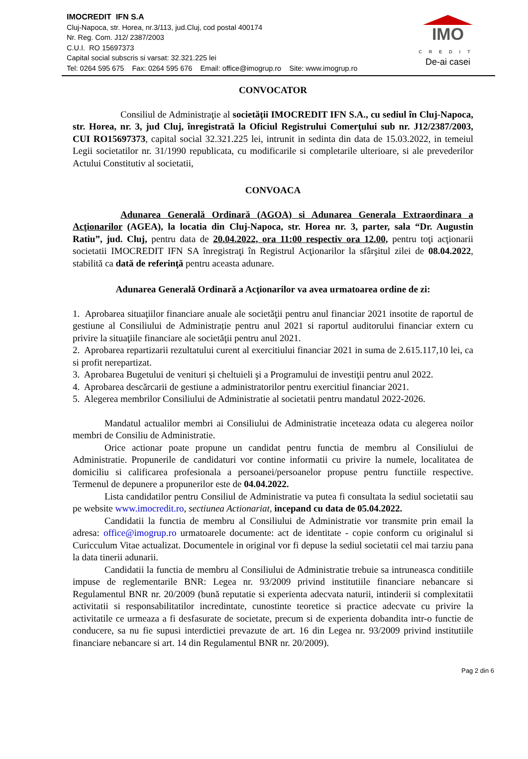IMO
CREDIT
De-ai casei
IMOCREDIT IFN S.A
Cluj-Napoca, str. Horea, nr.3/113, jud.Cluj, cod postal 400174
Nr. Reg. Com. J12/ 2387/2003
C.U.I. RO 15697373
Capital social subscris si varsat: 32.321.225 lei
Tel: 0264 595 675 Fax: 0264 595 676 Email: office@imogrup.ro Site: www.imogrup.ro
CONVOCATOR
Consiliul de Administraţie al societăţii IMOCREDIT IFN S.A., cu sediul în Cluj-Napoca, str. Horea, nr. 3, jud Cluj, înregistrată la Oficiul Registrului Comerţului sub nr. J12/2387/2003, CUI RO15697373, capital social 32.321.225 lei, intrunit in sedinta din data de 15.03.2022, in temeiul Legii societatilor nr. 31/1990 republicata, cu modificarile si completarile ulterioare, si ale prevederilor Actului Constitutiv al societatii,
CONVOACA
Adunarea Generală Ordinară (AGOA) si Adunarea Generala Extraordinara a Acţionarilor (AGEA), la locatia din Cluj-Napoca, str. Horea nr. 3, parter, sala “Dr. Augustin Ratiu”, jud. Cluj, pentru data de 20.04.2022, ora 11:00 respectiv ora 12.00, pentru toţi acţionarii societatii IMOCREDIT IFN SA înregistraţi în Registrul Acţionarilor la sfârşitul zilei de 08.04.2022, stabilită ca dată de referinţă pentru aceasta adunare.
Adunarea Generală Ordinară a Acţionarilor va avea urmatoarea ordine de zi:
1. Aprobarea situaţiilor financiare anuale ale societăţii pentru anul financiar 2021 insotite de raportul de gestiune al Consiliului de Administrație pentru anul 2021 si raportul auditorului financiar extern cu privire la situaţiile financiare ale societăţii pentru anul 2021.
2. Aprobarea repartizarii rezultatului curent al exercitiului financiar 2021 in suma de 2.615.117,10 lei, ca si profit nerepartizat.
3. Aprobarea Bugetului de venituri și cheltuieli şi a Programului de investiţii pentru anul 2022.
4. Aprobarea descărcarii de gestiune a administratorilor pentru exercitiul financiar 2021.
5. Alegerea membrilor Consiliului de Administratie al societatii pentru mandatul 2022-2026.
Mandatul actualilor membri ai Consiliului de Administratie inceteaza odata cu alegerea noilor membri de Consiliu de Administratie.
Orice actionar poate propune un candidat pentru functia de membru al Consiliului de Administratie. Propunerile de candidaturi vor contine informatii cu privire la numele, localitatea de domiciliu si calificarea profesionala a persoanei/persoanelor propuse pentru functiile respective. Termenul de depunere a propunerilor este de 04.04.2022.
Lista candidatilor pentru Consiliul de Administratie va putea fi consultata la sediul societatii sau pe website www.imocredit.ro, sectiunea Actionariat, incepand cu data de 05.04.2022.
Candidatii la functia de membru al Consiliului de Administratie vor transmite prin email la adresa: office@imogrup.ro urmatoarele documente: act de identitate - copie conform cu originalul si Curicculum Vitae actualizat. Documentele in original vor fi depuse la sediul societatii cel mai tarziu pana la data tinerii adunarii.
Candidatii la functia de membru al Consiliului de Administratie trebuie sa intruneasca conditiile impuse de reglementarile BNR: Legea nr. 93/2009 privind institutiile financiare nebancare si Regulamentul BNR nr. 20/2009 (bună reputatie si experienta adecvata naturii, intinderii si complexitatii activitatii si responsabilitatilor incredintate, cunostinte teoretice si practice adecvate cu privire la activitatile ce urmeaza a fi desfasurate de societate, precum si de experienta dobandita intr-o functie de conducere, sa nu fie supusi interdictiei prevazute de art. 16 din Legea nr. 93/2009 privind institutiile financiare nebancare si art. 14 din Regulamentul BNR nr. 20/2009).
Pag 2 din 6